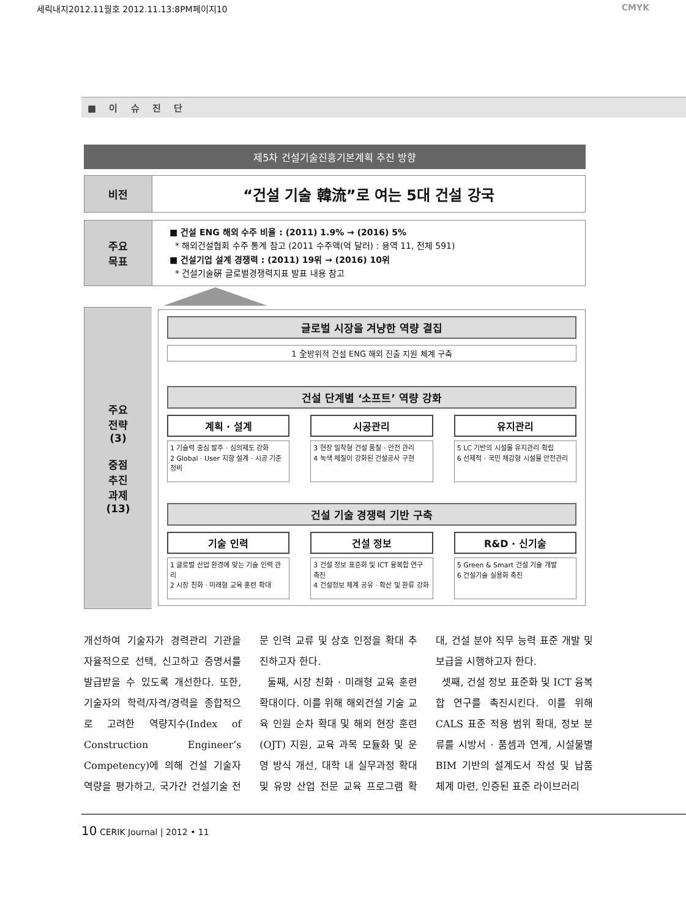세릭내지2012.11월호 2012.11.13:8PM페이지10 CMYK
■ 이 슈 진 단
제5차 건설기술진흥기본계획 추진 방향
| 비전 | “건설 기술 韓流”로 여는 5대 건설 강국 |
| 주요 목표 | ■ 건설 ENG 해외 수주 비율 : (2011) 1.9% → (2016) 5% * 해외건설협회 수주 통계 참고 (2011 수주액(억 달러) : 용역 11, 전체 591) ■ 건설기업 설계 경쟁력 : (2011) 19위 → (2016) 10위 * 건설기술硏 글로벌경쟁력지표 발표 내용 참고 |
| 주요 전략 (3) 중점 추진 과제 (13) | 글로벌 시장을 겨냥한 역량 결집 1 全방위적 건설 ENG 해외 진출 지원 체계 구축 건설 단계별 ‘소프트’ 역량 강화 계획 · 설계 1 기술력 중심 발주 · 심의제도 강화 2 Global · User 지향 설계 · 시공 기준 정비 시공관리 3 현장 밀착형 건설 품질 · 안전 관리 4 녹색 체질이 강화된 건설공사 구현 유지관리 5 LC 기반의 시설물 유지관리 확립 6 선제적 · 국민 체감형 시설물 안전관리 건설 기술 경쟁력 기반 구축 기술 인력 1 글로벌 산업 환경에 맞는 기술 인력 관리 2 시장 친화 · 미래형 교육 훈련 확대 건설 정보 3 건설 정보 표준화 및 ICT 융복합 연구 촉진 4 건설정보 체계 공유 · 확산 및 환류 강화 R&D · 신기술 5 Green & Smart 건설 기술 개발 6 건설기술 실용화 촉진 |
개선하여 기술자가 경력관리 기관을 자율적으로 선택, 신고하고 증명서를 발급받을 수 있도록 개선한다. 또한, 기술자의 학력/자격/경력을 종합적으로 고려한 역량지수(Index of Construction Engineer’s Competency)에 의해 건설 기술자 역량을 평가하고, 국가간 건설기술 전문 인력 교류 및 상호 인정을 확대 추진하고자 한다.
둘째, 시장 친화 · 미래형 교육 훈련 확대이다. 이를 위해 해외건설 기술 교육 인원 순차 확대 및 해외 현장 훈련(OJT) 지원, 교육 과목 모듈화 및 운영 방식 개선, 대학 내 실무과정 확대 및 유망 산업 전문 교육 프로그램 확대, 건설 분야 직무 능력 표준 개발 및 보급을 시행하고자 한다.
셋째, 건설 정보 표준화 및 ICT 융복합 연구를 촉진시킨다. 이를 위해 CALS 표준 적용 범위 확대, 정보 분류를 시방서 · 품셈과 연계, 시설물별 BIM 기반의 설계도서 작성 및 납품 체계 마련, 인증된 표준 라이브러리
10 CERIK Journal | 2012 • 11